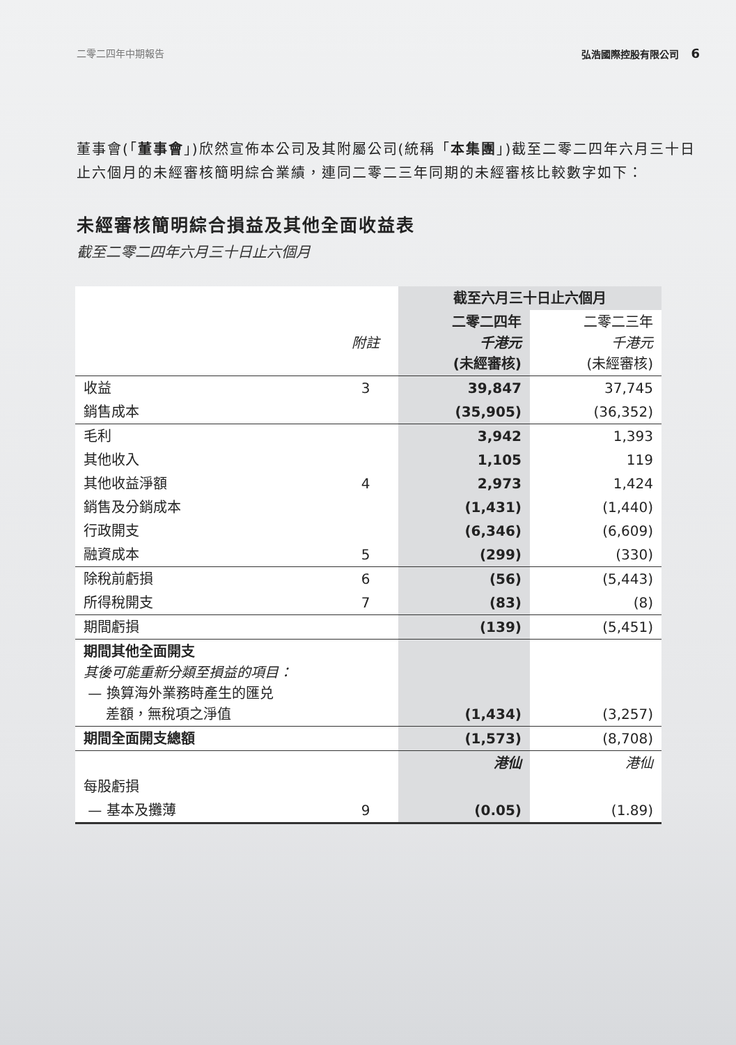二零二四年中期報告 弘浩國際控股有限公司 6
董事會(「董事會」)欣然宣佈本公司及其附屬公司(統稱「本集團」)截至二零二四年六月三十日止六個月的未經審核簡明綜合業績，連同二零二三年同期的未經審核比較數字如下：
未經審核簡明綜合損益及其他全面收益表
截至二零二四年六月三十日止六個月
| | | 截至六月三十日止六個月 | |
| --- | --- | --- | --- |
| | 附註 | 二零二四年 千港元 (未經審核) | 二零二三年 千港元 (未經審核) |
| 收益 | 3 | 39,847 | 37,745 |
| 銷售成本 | | (35,905) | (36,352) |
| 毛利 | | 3,942 | 1,393 |
| 其他收入 | | 1,105 | 119 |
| 其他收益淨額 | 4 | 2,973 | 1,424 |
| 銷售及分銷成本 | | (1,431) | (1,440) |
| 行政開支 | | (6,346) | (6,609) |
| 融資成本 | 5 | (299) | (330) |
| 除稅前虧損 | 6 | (56) | (5,443) |
| 所得稅開支 | 7 | (83) | (8) |
| 期間虧損 | | (139) | (5,451) |
| 期間其他全面開支 其後可能重新分類至損益的項目： — 換算海外業務時產生的匯兑 差額，無稅項之淨值 | | (1,434) | (3,257) |
| 期間全面開支總額 | | (1,573) | (8,708) |
| | | 港仙 | 港仙 |
| 每股虧損 | | | |
| — 基本及攤薄 | 9 | (0.05) | (1.89) |